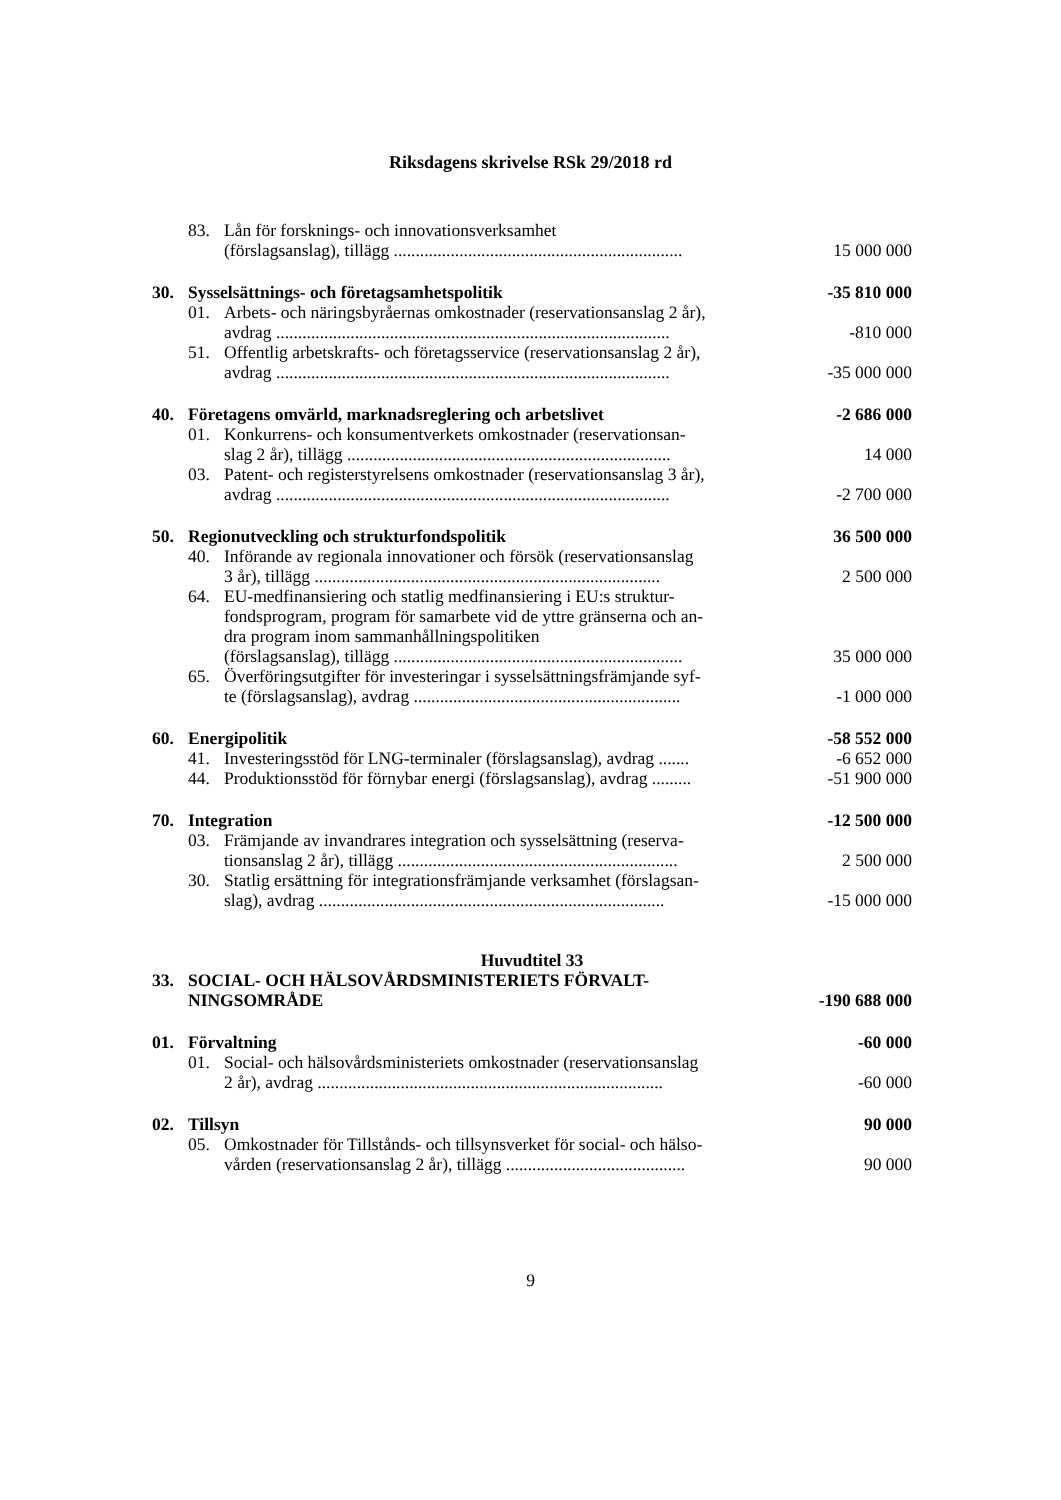Riksdagens skrivelse RSk 29/2018 rd
| | 83. | Lån för forsknings- och innovationsverksamhet (förslagsanslag), tillägg .................................................................. | 15 000 000 |
| 30. | Sysselsättnings- och företagsamhetspolitik | | -35 810 000 |
| | 01. | Arbets- och näringsbyråernas omkostnader (reservationsanslag 2 år), avdrag .......................................................................................... | -810 000 |
| | 51. | Offentlig arbetskrafts- och företagsservice (reservationsanslag 2 år), avdrag .......................................................................................... | -35 000 000 |
| 40. | Företagens omvärld, marknadsreglering och arbetslivet | | -2 686 000 |
| | 01. | Konkurrens- och konsumentverkets omkostnader (reservationsan- slag 2 år), tillägg .......................................................................... | 14 000 |
| | 03. | Patent- och registerstyrelsens omkostnader (reservationsanslag 3 år), avdrag .......................................................................................... | -2 700 000 |
| 50. | Regionutveckling och strukturfondspolitik | | 36 500 000 |
| | 40. | Införande av regionala innovationer och försök (reservationsanslag 3 år), tillägg ............................................................................... | 2 500 000 |
| | 64. | EU-medfinansiering och statlig medfinansiering i EU:s struktur- fondsprogram, program för samarbete vid de yttre gränserna och an- dra program inom sammanhållningspolitiken (förslagsanslag), tillägg .................................................................. | 35 000 000 |
| | 65. | Överföringsutgifter för investeringar i sysselsättningsfrämjande syf- te (förslagsanslag), avdrag ............................................................. | -1 000 000 |
| 60. | Energipolitik | | -58 552 000 |
| | 41. | Investeringsstöd för LNG-terminaler (förslagsanslag), avdrag ....... | -6 652 000 |
| | 44. | Produktionsstöd för förnybar energi (förslagsanslag), avdrag ......... | -51 900 000 |
| 70. | Integration | | -12 500 000 |
| | 03. | Främjande av invandrares integration och sysselsättning (reserva- tionsanslag 2 år), tillägg ................................................................ | 2 500 000 |
| | 30. | Statlig ersättning för integrationsfrämjande verksamhet (förslagsan- slag), avdrag ............................................................................... | -15 000 000 |
| Huvudtitel 33 | | | |
| 33. | SOCIAL- OCH HÄLSOVÅRDSMINISTERIETS FÖRVALT- NINGSOMRÅDE | | -190 688 000 |
| 01. | Förvaltning | | -60 000 |
| | 01. | Social- och hälsovårdsministeriets omkostnader (reservationsanslag 2 år), avdrag ............................................................................... | -60 000 |
| 02. | Tillsyn | | 90 000 |
| | 05. | Omkostnader för Tillstånds- och tillsynsverket för social- och hälso- vården (reservationsanslag 2 år), tillägg ......................................... | 90 000 |
9